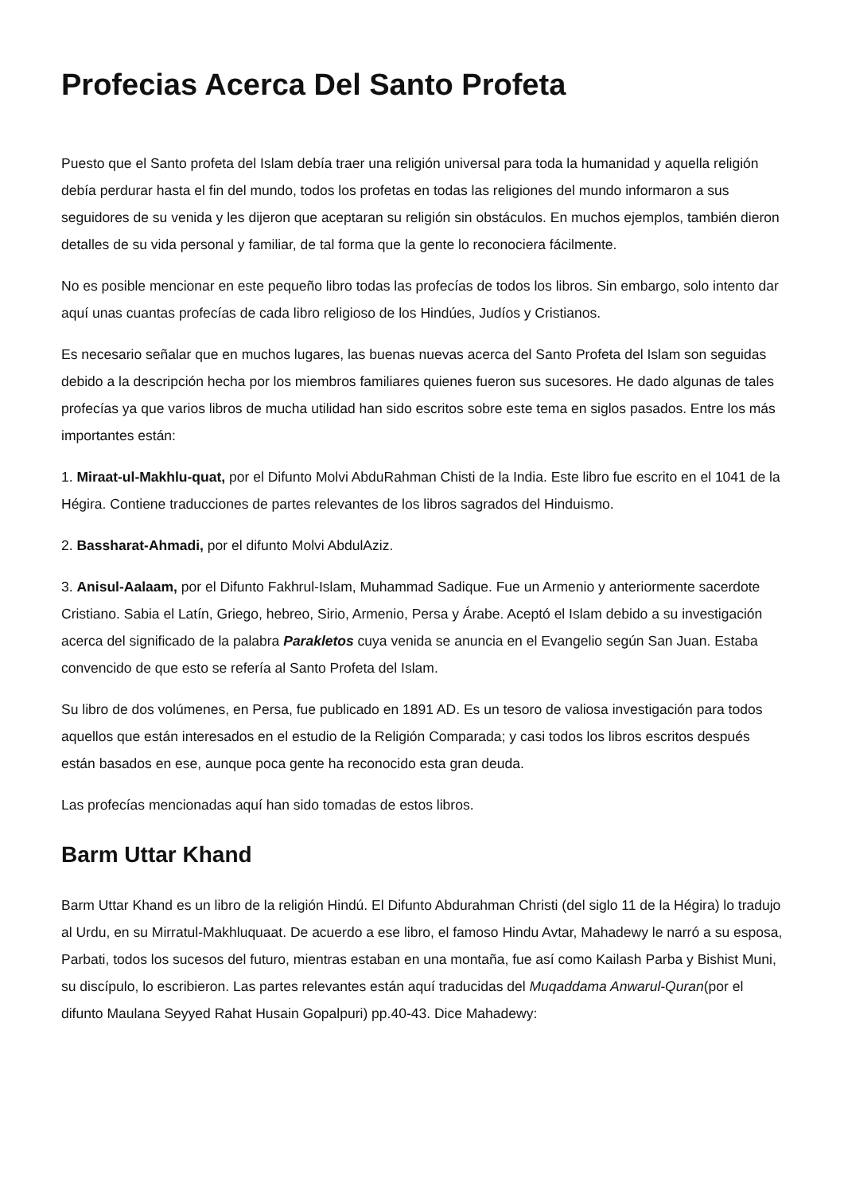Profecias Acerca Del Santo Profeta
Puesto que el Santo profeta del Islam debía traer una religión universal para toda la humanidad y aquella religión debía perdurar hasta el fin del mundo, todos los profetas en todas las religiones del mundo informaron a sus seguidores de su venida y les dijeron que aceptaran su religión sin obstáculos. En muchos ejemplos, también dieron detalles de su vida personal y familiar, de tal forma que la gente lo reconociera fácilmente.
No es posible mencionar en este pequeño libro todas las profecías de todos los libros. Sin embargo, solo intento dar aquí unas cuantas profecías de cada libro religioso de los Hindúes, Judíos y Cristianos.
Es necesario señalar que en muchos lugares, las buenas nuevas acerca del Santo Profeta del Islam son seguidas debido a la descripción hecha por los miembros familiares quienes fueron sus sucesores. He dado algunas de tales profecías ya que varios libros de mucha utilidad han sido escritos sobre este tema en siglos pasados. Entre los más importantes están:
1. Miraat-ul-Makhlu-quat, por el Difunto Molvi AbduRahman Chisti de la India. Este libro fue escrito en el 1041 de la Hégira. Contiene traducciones de partes relevantes de los libros sagrados del Hinduismo.
2. Bassharat-Ahmadi, por el difunto Molvi AbdulAziz.
3. Anisul-Aalaam, por el Difunto Fakhrul-Islam, Muhammad Sadique. Fue un Armenio y anteriormente sacerdote Cristiano. Sabia el Latín, Griego, hebreo, Sirio, Armenio, Persa y Árabe. Aceptó el Islam debido a su investigación acerca del significado de la palabra Parakletos cuya venida se anuncia en el Evangelio según San Juan. Estaba convencido de que esto se refería al Santo Profeta del Islam.
Su libro de dos volúmenes, en Persa, fue publicado en 1891 AD. Es un tesoro de valiosa investigación para todos aquellos que están interesados en el estudio de la Religión Comparada; y casi todos los libros escritos después están basados en ese, aunque poca gente ha reconocido esta gran deuda.
Las profecías mencionadas aquí han sido tomadas de estos libros.
Barm Uttar Khand
Barm Uttar Khand es un libro de la religión Hindú. El Difunto Abdurahman Christi (del siglo 11 de la Hégira) lo tradujo al Urdu, en su Mirratul-Makhluquaat. De acuerdo a ese libro, el famoso Hindu Avtar, Mahadewy le narró a su esposa, Parbati, todos los sucesos del futuro, mientras estaban en una montaña, fue así como Kailash Parba y Bishist Muni, su discípulo, lo escribieron. Las partes relevantes están aquí traducidas del Muqaddama Anwarul-Quran(por el difunto Maulana Seyyed Rahat Husain Gopalpuri) pp.40-43. Dice Mahadewy: